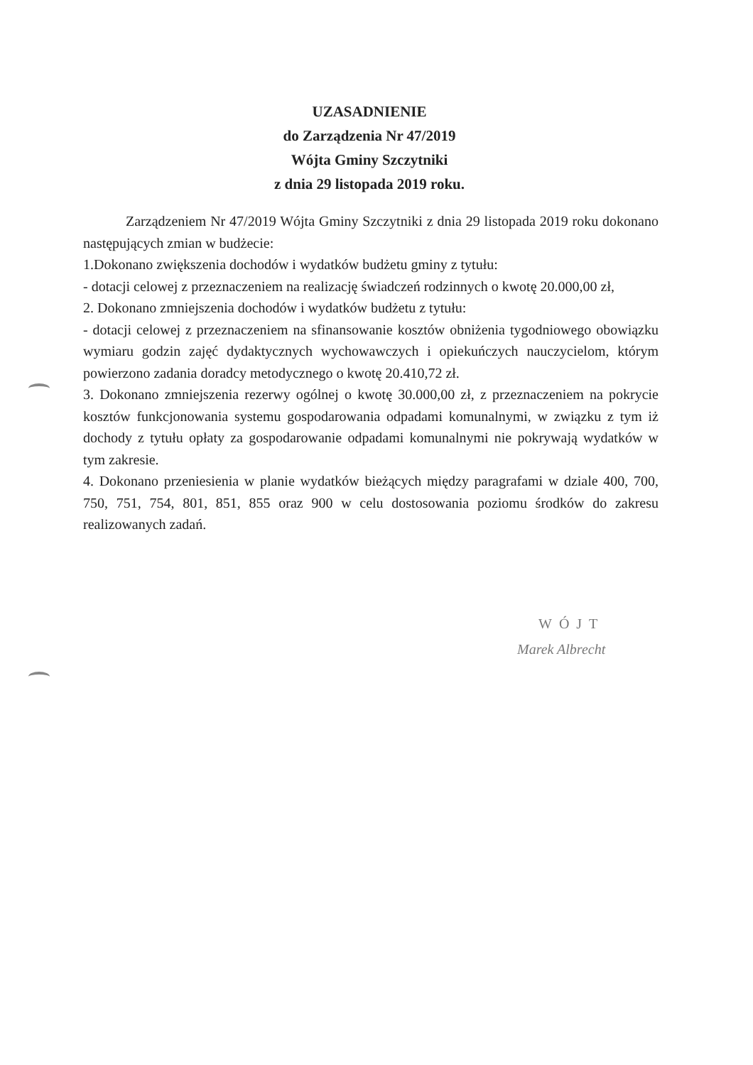UZASADNIENIE
do Zarządzenia Nr 47/2019
Wójta Gminy Szczytniki
z dnia 29 listopada 2019 roku.
Zarządzeniem Nr 47/2019 Wójta Gminy Szczytniki z dnia 29 listopada 2019 roku dokonano następujących zmian w budżecie:
1.Dokonano zwiększenia dochodów i wydatków budżetu gminy z tytułu:
- dotacji celowej z przeznaczeniem na realizację świadczeń rodzinnych o kwotę 20.000,00 zł,
2. Dokonano zmniejszenia dochodów i wydatków budżetu z tytułu:
- dotacji celowej z przeznaczeniem na sfinansowanie kosztów obniżenia tygodniowego obowiązku wymiaru godzin zajęć dydaktycznych wychowawczych i opiekuńczych nauczycielom, którym powierzono zadania doradcy metodycznego o kwotę 20.410,72 zł.
3. Dokonano zmniejszenia rezerwy ogólnej o kwotę 30.000,00 zł, z przeznaczeniem na pokrycie kosztów funkcjonowania systemu gospodarowania odpadami komunalnymi, w związku z tym iż dochody z tytułu opłaty za gospodarowanie odpadami komunalnymi nie pokrywają wydatków w tym zakresie.
4. Dokonano przeniesienia w planie wydatków bieżących między paragrafami w dziale 400, 700, 750, 751, 754, 801, 851, 855 oraz 900 w celu dostosowania poziomu środków do zakresu realizowanych zadań.
WÓJT
Marek Albrecht